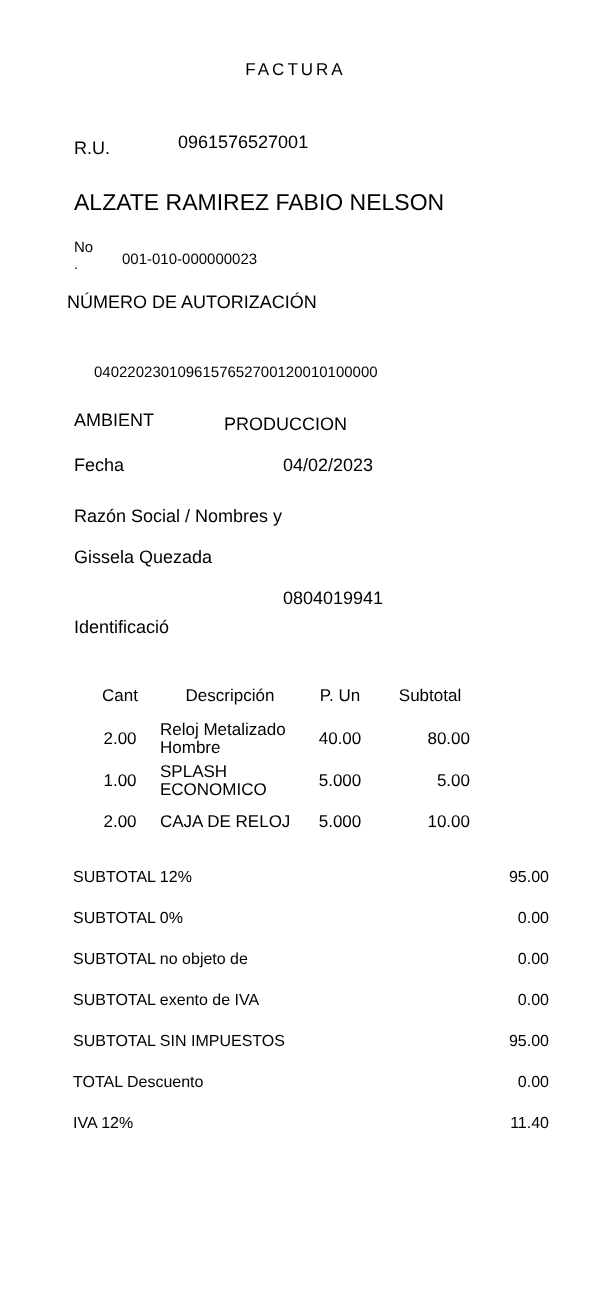FACTURA
R.U. 0961576527001
ALZATE RAMIREZ FABIO NELSON
No
. 001-010-000000023
NÚMERO DE AUTORIZACIÓN
0402202301096157652700120010100000
AMBIENT PRODUCCION
Fecha 04/02/2023
Razón Social / Nombres y
Gissela Quezada
0804019941
Identificació
| Cant | Descripción | P. Un | Subtotal |
| --- | --- | --- | --- |
| 2.00 | Reloj Metalizado Hombre | 40.00 | 80.00 |
| 1.00 | SPLASH ECONOMICO | 5.000 | 5.00 |
| 2.00 | CAJA DE RELOJ | 5.000 | 10.00 |
| SUBTOTAL 12% | 95.00 |
| SUBTOTAL 0% | 0.00 |
| SUBTOTAL no objeto de | 0.00 |
| SUBTOTAL exento de IVA | 0.00 |
| SUBTOTAL SIN IMPUESTOS | 95.00 |
| TOTAL Descuento | 0.00 |
| IVA 12% | 11.40 |